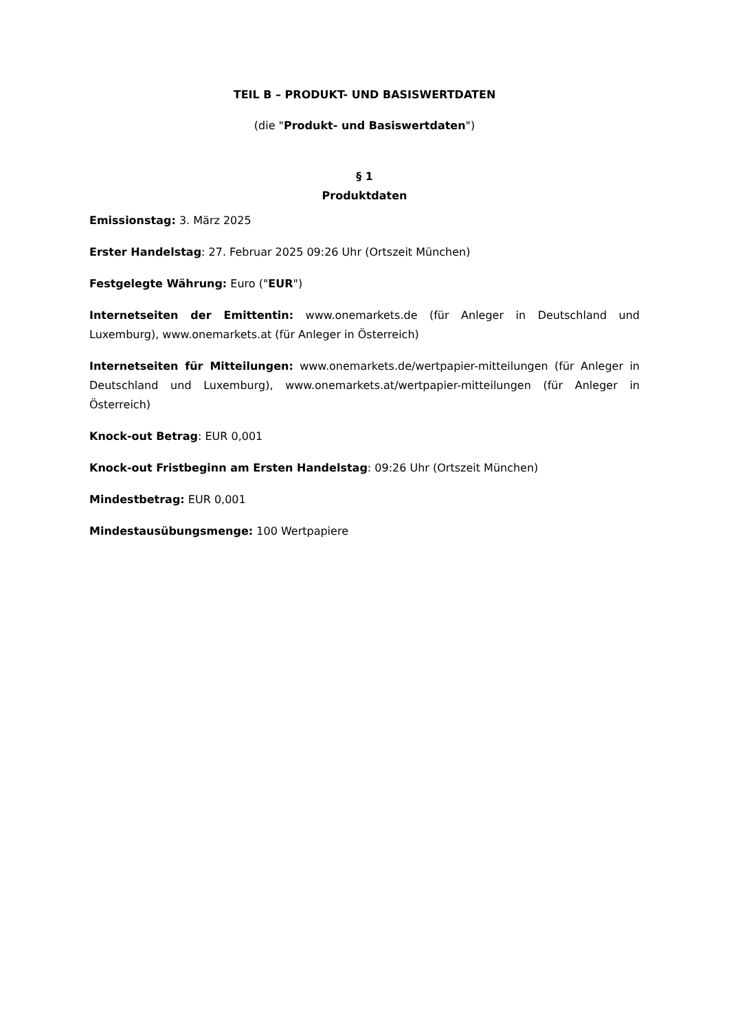TEIL B – PRODUKT- UND BASISWERTDATEN
(die "Produkt- und Basiswertdaten")
§ 1
Produktdaten
Emissionstag: 3. März 2025
Erster Handelstag: 27. Februar 2025 09:26 Uhr (Ortszeit München)
Festgelegte Währung: Euro ("EUR")
Internetseiten der Emittentin: www.onemarkets.de (für Anleger in Deutschland und Luxemburg), www.onemarkets.at (für Anleger in Österreich)
Internetseiten für Mitteilungen: www.onemarkets.de/wertpapier-mitteilungen (für Anleger in Deutschland und Luxemburg), www.onemarkets.at/wertpapier-mitteilungen (für Anleger in Österreich)
Knock-out Betrag: EUR 0,001
Knock-out Fristbeginn am Ersten Handelstag: 09:26 Uhr (Ortszeit München)
Mindestbetrag: EUR 0,001
Mindestausübungsmenge: 100 Wertpapiere